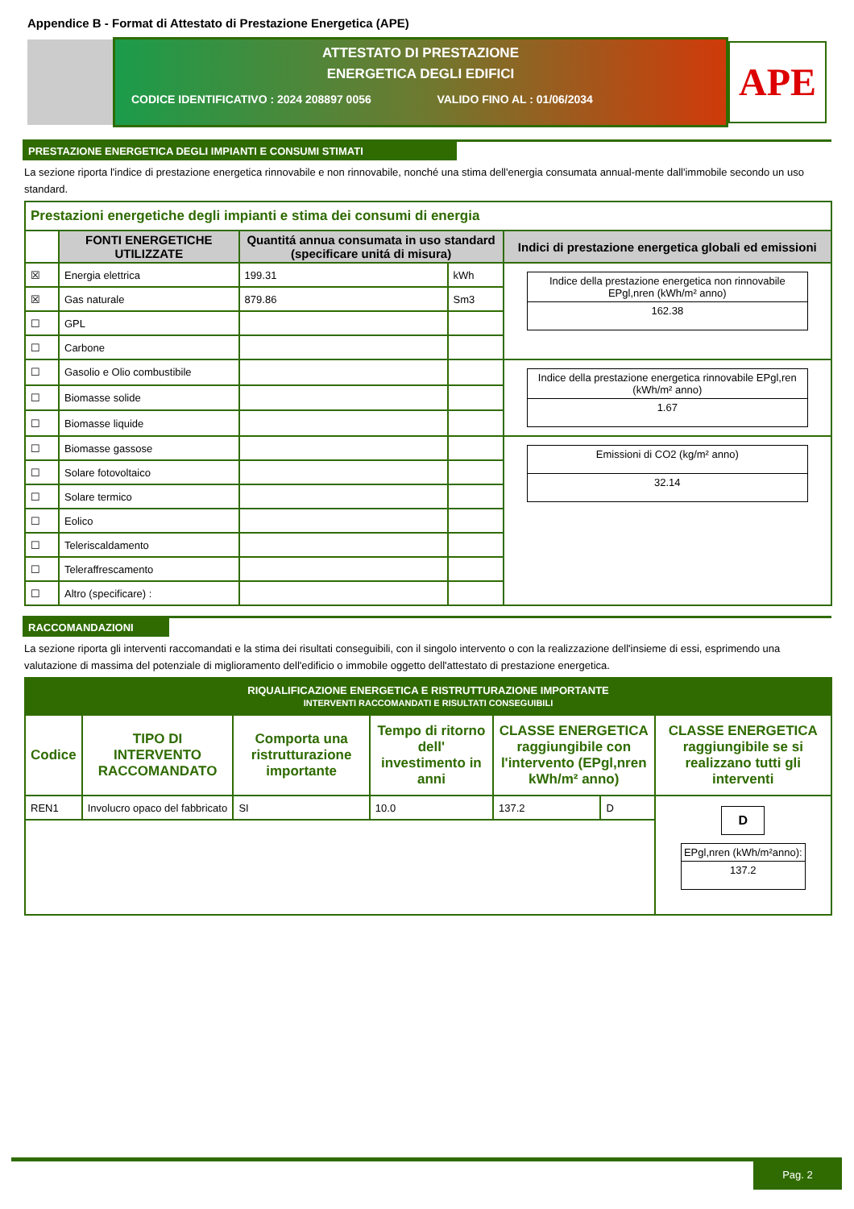Appendice B - Format di Attestato di Prestazione Energetica (APE)
ATTESTATO DI PRESTAZIONE
ENERGETICA DEGLI EDIFICI
CODICE IDENTIFICATIVO : 2024 208897 0056 VALIDO FINO AL : 01/06/2034
APE
PRESTAZIONE ENERGETICA DEGLI IMPIANTI E CONSUMI STIMATI
La sezione riporta l'indice di prestazione energetica rinnovabile e non rinnovabile, nonché una stima dell'energia consumata annual-mente dall'immobile secondo un uso standard.
| Prestazioni energetiche degli impianti e stima dei consumi di energia | | | | |
| | FONTI ENERGETICHE UTILIZZATE | Quantitá annua consumata in uso standard (specificare unitá di misura) | | Indici di prestazione energetica globali ed emissioni |
| ☒ | Energia elettrica | 199.31 | kWh | Indice della prestazione energetica non rinnovabile EPgl,nren (kWh/m² anno) 162.38 |
| ☒ | Gas naturale | 879.86 | Sm3 | |
| ☐ | GPL | | | |
| ☐ | Carbone | | | |
| ☐ | Gasolio e Olio combustibile | | | Indice della prestazione energetica rinnovabile EPgl,ren (kWh/m² anno) 1.67 |
| ☐ | Biomasse solide | | | |
| ☐ | Biomasse liquide | | | |
| ☐ | Biomasse gassose | | | Emissioni di CO2 (kg/m² anno) 32.14 |
| ☐ | Solare fotovoltaico | | | |
| ☐ | Solare termico | | | |
| ☐ | Eolico | | | |
| ☐ | Teleriscaldamento | | | |
| ☐ | Teleraffrescamento | | | |
| ☐ | Altro (specificare) : | | | |
RACCOMANDAZIONI
La sezione riporta gli interventi raccomandati e la stima dei risultati conseguibili, con il singolo intervento o con la realizzazione dell'insieme di essi, esprimendo una valutazione di massima del potenziale di miglioramento dell'edificio o immobile oggetto dell'attestato di prestazione energetica.
| RIQUALIFICAZIONE ENERGETICA E RISTRUTTURAZIONE IMPORTANTE INTERVENTI RACCOMANDATI E RISULTATI CONSEGUIBILI | | | | | | |
| Codice | TIPO DI INTERVENTO RACCOMANDATO | Comporta una ristrutturazione importante | Tempo di ritorno dell' investimento in anni | CLASSE ENERGETICA raggiungibile con l'intervento (EPgl,nren kWh/m² anno) | | CLASSE ENERGETICA raggiungibile se si realizzano tutti gli interventi |
| REN1 | Involucro opaco del fabbricato | SI | 10.0 | 137.2 | D | D EPgl,nren (kWh/m²anno): 137.2 |
Pag. 2